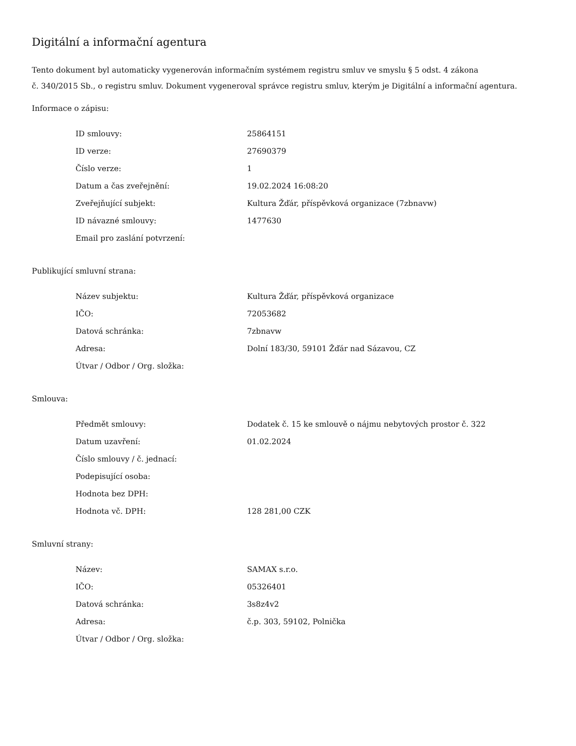Digitální a informační agentura
Tento dokument byl automaticky vygenerován informačním systémem registru smluv ve smyslu § 5 odst. 4 zákona
č. 340/2015 Sb., o registru smluv. Dokument vygeneroval správce registru smluv, kterým je Digitální a informační agentura.
Informace o zápisu:
| ID smlouvy: | 25864151 |
| ID verze: | 27690379 |
| Číslo verze: | 1 |
| Datum a čas zveřejnění: | 19.02.2024 16:08:20 |
| Zveřejňující subjekt: | Kultura Žďár, příspěvková organizace (7zbnavw) |
| ID návazné smlouvy: | 1477630 |
| Email pro zaslání potvrzení: | |
Publikující smluvní strana:
| Název subjektu: | Kultura Žďár, příspěvková organizace |
| IČO: | 72053682 |
| Datová schránka: | 7zbnavw |
| Adresa: | Dolní 183/30, 59101 Žďár nad Sázavou, CZ |
| Útvar / Odbor / Org. složka: | |
Smlouva:
| Předmět smlouvy: | Dodatek č. 15 ke smlouvě o nájmu nebytových prostor č. 322 |
| Datum uzavření: | 01.02.2024 |
| Číslo smlouvy / č. jednací: | |
| Podepisující osoba: | |
| Hodnota bez DPH: | |
| Hodnota vč. DPH: | 128 281,00 CZK |
Smluvní strany:
| Název: | SAMAX s.r.o. |
| IČO: | 05326401 |
| Datová schránka: | 3s8z4v2 |
| Adresa: | č.p. 303, 59102, Polnička |
| Útvar / Odbor / Org. složka: | |